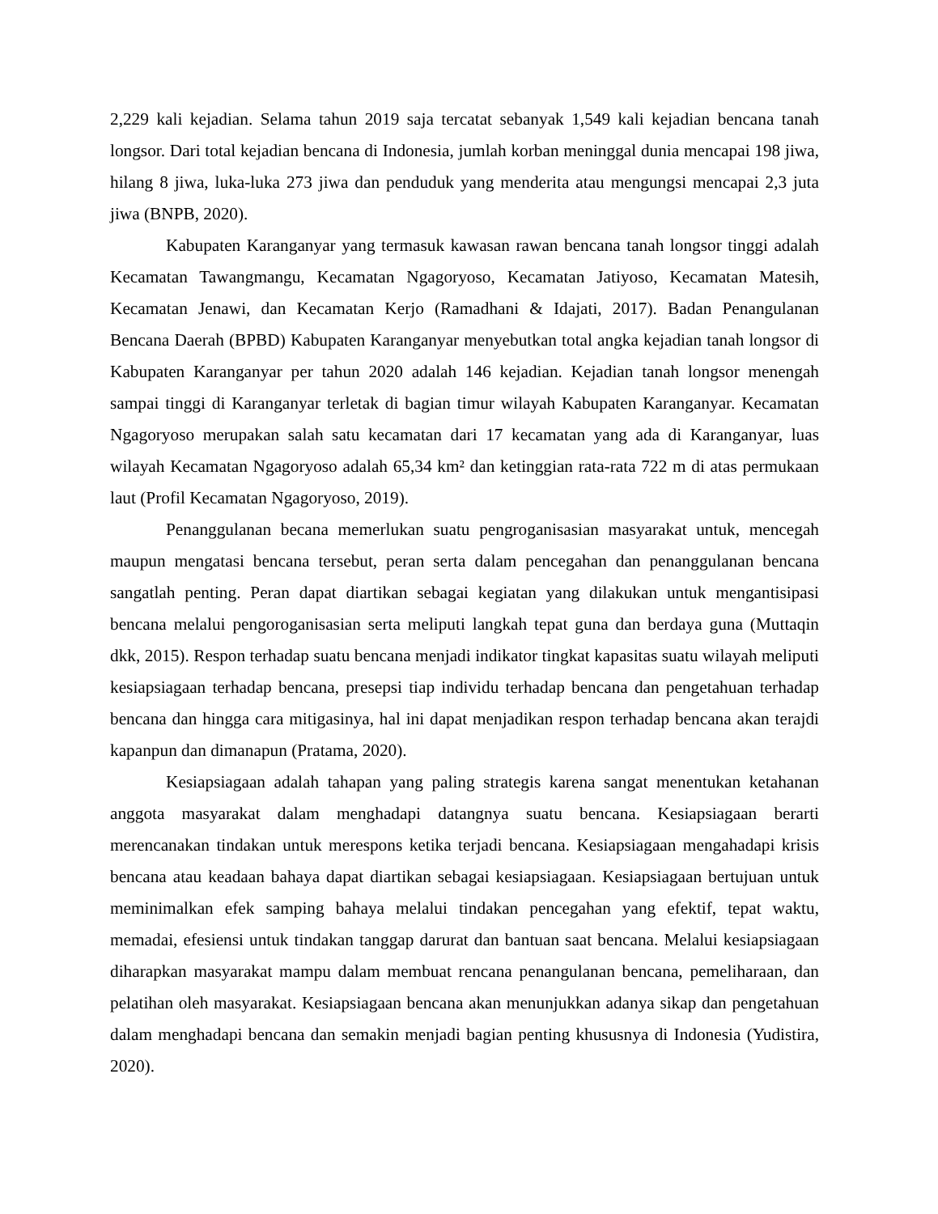2,229 kali kejadian. Selama tahun 2019 saja tercatat sebanyak 1,549 kali kejadian bencana tanah longsor. Dari total kejadian bencana di Indonesia, jumlah korban meninggal dunia mencapai 198 jiwa, hilang 8 jiwa, luka-luka 273 jiwa dan penduduk yang menderita atau mengungsi mencapai 2,3 juta jiwa (BNPB, 2020).
Kabupaten Karanganyar yang termasuk kawasan rawan bencana tanah longsor tinggi adalah Kecamatan Tawangmangu, Kecamatan Ngagoryoso, Kecamatan Jatiyoso, Kecamatan Matesih, Kecamatan Jenawi, dan Kecamatan Kerjo (Ramadhani & Idajati, 2017). Badan Penangulanan Bencana Daerah (BPBD) Kabupaten Karanganyar menyebutkan total angka kejadian tanah longsor di Kabupaten Karanganyar per tahun 2020 adalah 146 kejadian. Kejadian tanah longsor menengah sampai tinggi di Karanganyar terletak di bagian timur wilayah Kabupaten Karanganyar. Kecamatan Ngagoryoso merupakan salah satu kecamatan dari 17 kecamatan yang ada di Karanganyar, luas wilayah Kecamatan Ngagoryoso adalah 65,34 km² dan ketinggian rata-rata 722 m di atas permukaan laut (Profil Kecamatan Ngagoryoso, 2019).
Penanggulanan becana memerlukan suatu pengroganisasian masyarakat untuk, mencegah maupun mengatasi bencana tersebut, peran serta dalam pencegahan dan penanggulanan bencana sangatlah penting. Peran dapat diartikan sebagai kegiatan yang dilakukan untuk mengantisipasi bencana melalui pengoroganisasian serta meliputi langkah tepat guna dan berdaya guna (Muttaqin dkk, 2015). Respon terhadap suatu bencana menjadi indikator tingkat kapasitas suatu wilayah meliputi kesiapsiagaan terhadap bencana, presepsi tiap individu terhadap bencana dan pengetahuan terhadap bencana dan hingga cara mitigasinya, hal ini dapat menjadikan respon terhadap bencana akan terajdi kapanpun dan dimanapun (Pratama, 2020).
Kesiapsiagaan adalah tahapan yang paling strategis karena sangat menentukan ketahanan anggota masyarakat dalam menghadapi datangnya suatu bencana. Kesiapsiagaan berarti merencanakan tindakan untuk merespons ketika terjadi bencana. Kesiapsiagaan mengahadapi krisis bencana atau keadaan bahaya dapat diartikan sebagai kesiapsiagaan. Kesiapsiagaan bertujuan untuk meminimalkan efek samping bahaya melalui tindakan pencegahan yang efektif, tepat waktu, memadai, efesiensi untuk tindakan tanggap darurat dan bantuan saat bencana. Melalui kesiapsiagaan diharapkan masyarakat mampu dalam membuat rencana penangulanan bencana, pemeliharaan, dan pelatihan oleh masyarakat. Kesiapsiagaan bencana akan menunjukkan adanya sikap dan pengetahuan dalam menghadapi bencana dan semakin menjadi bagian penting khususnya di Indonesia (Yudistira, 2020).